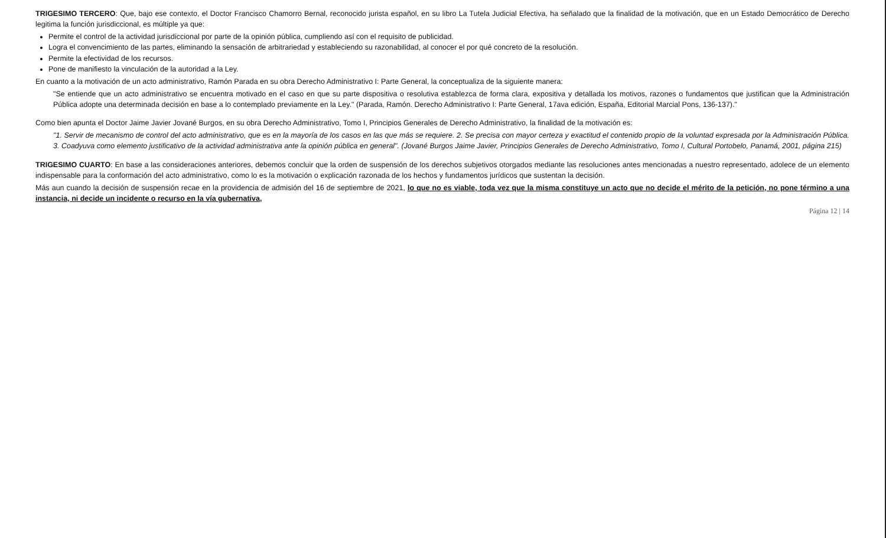TRIGESIMO TERCERO: Que, bajo ese contexto, el Doctor Francisco Chamorro Bernal, reconocido jurista español, en su libro La Tutela Judicial Efectiva, ha señalado que la finalidad de la motivación, que en un Estado Democrático de Derecho legitima la función jurisdiccional, es múltiple ya que:
Permite el control de la actividad jurisdiccional por parte de la opinión pública, cumpliendo así con el requisito de publicidad.
Logra el convencimiento de las partes, eliminando la sensación de arbitrariedad y estableciendo su razonabilidad, al conocer el por qué concreto de la resolución.
Permite la efectividad de los recursos.
Pone de manifiesto la vinculación de la autoridad a la Ley.
En cuanto a la motivación de un acto administrativo, Ramón Parada en su obra Derecho Administrativo I: Parte General, la conceptualiza de la siguiente manera:
"Se entiende que un acto administrativo se encuentra motivado en el caso en que su parte dispositiva o resolutiva establezca de forma clara, expositiva y detallada los motivos, razones o fundamentos que justifican que la Administración Pública adopte una determinada decisión en base a lo contemplado previamente en la Ley." (Parada, Ramón. Derecho Administrativo I: Parte General, 17ava edición, España, Editorial Marcial Pons, 136-137)."
Como bien apunta el Doctor Jaime Javier Jované Burgos, en su obra Derecho Administrativo, Tomo I, Principios Generales de Derecho Administrativo, la finalidad de la motivación es:
"1. Servir de mecanismo de control del acto administrativo, que es en la mayoría de los casos en las que más se requiere. 2. Se precisa con mayor certeza y exactitud el contenido propio de la voluntad expresada por la Administración Pública. 3. Coadyuva como elemento justificativo de la actividad administrativa ante la opinión pública en general". (Jované Burgos Jaime Javier, Principios Generales de Derecho Administrativo, Tomo I, Cultural Portobelo, Panamá, 2001, página 215)
TRIGESIMO CUARTO: En base a las consideraciones anteriores, debemos concluir que la orden de suspensión de los derechos subjetivos otorgados mediante las resoluciones antes mencionadas a nuestro representado, adolece de un elemento indispensable para la conformación del acto administrativo, como lo es la motivación o explicación razonada de los hechos y fundamentos jurídicos que sustentan la decisión.
Más aun cuando la decisión de suspensión recae en la providencia de admisión del 16 de septiembre de 2021, lo que no es viable, toda vez que la misma constituye un acto que no decide el mérito de la petición, no pone término a una instancia, ni decide un incidente o recurso en la vía gubernativa,
Página 12 | 14